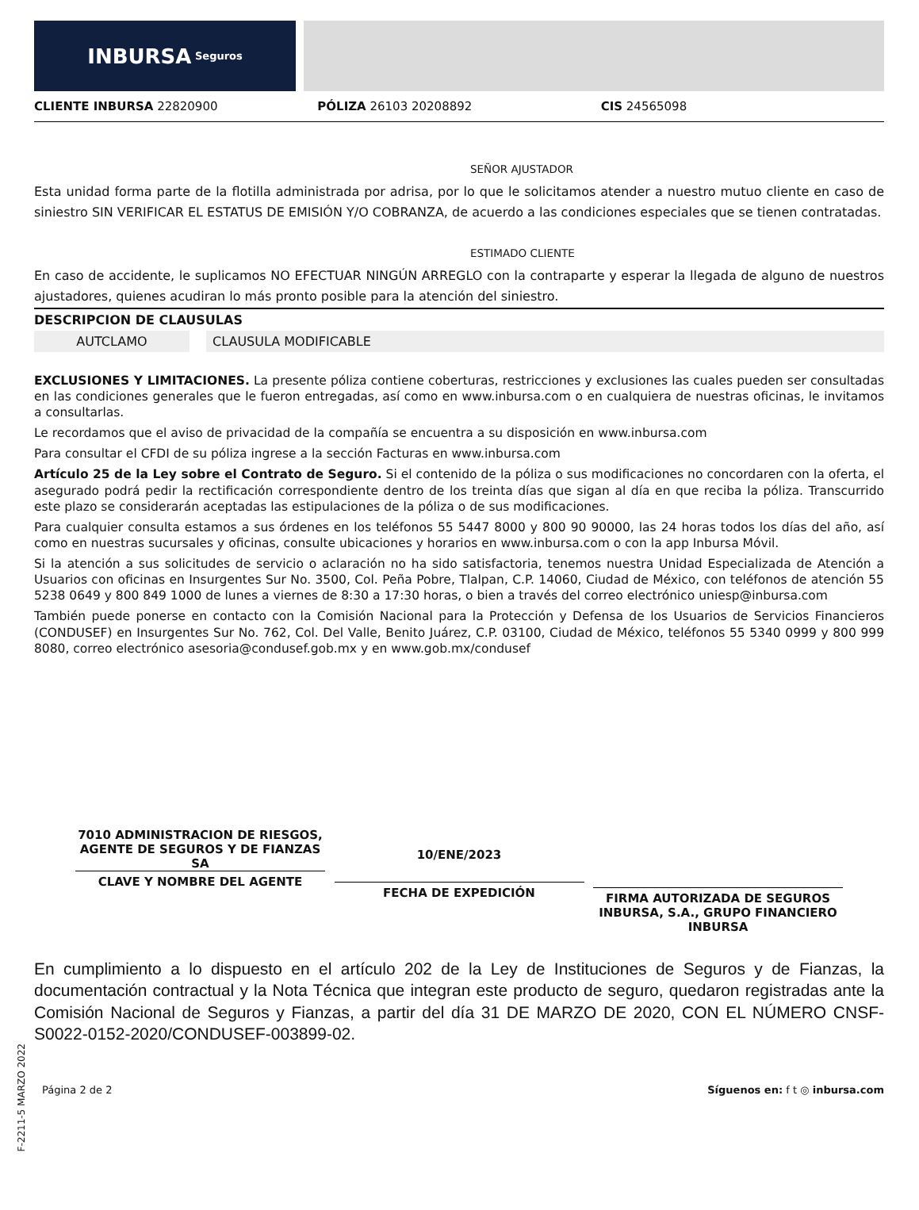INBURSA Seguros
CLIENTE INBURSA 22820900 PÓLIZA 26103 20208892 CIS 24565098
SEÑOR AJUSTADOR
Esta unidad forma parte de la flotilla administrada por adrisa, por lo que le solicitamos atender a nuestro mutuo cliente en caso de siniestro SIN VERIFICAR EL ESTATUS DE EMISIÓN Y/O COBRANZA, de acuerdo a las condiciones especiales que se tienen contratadas.
ESTIMADO CLIENTE
En caso de accidente, le suplicamos NO EFECTUAR NINGÚN ARREGLO con la contraparte y esperar la llegada de alguno de nuestros ajustadores, quienes acudiran lo más pronto posible para la atención del siniestro.
DESCRIPCION DE CLAUSULAS
| AUTCLAMO | | CLAUSULA MODIFICABLE |
EXCLUSIONES Y LIMITACIONES. La presente póliza contiene coberturas, restricciones y exclusiones las cuales pueden ser consultadas en las condiciones generales que le fueron entregadas, así como en www.inbursa.com o en cualquiera de nuestras oficinas, le invitamos a consultarlas.
Le recordamos que el aviso de privacidad de la compañía se encuentra a su disposición en www.inbursa.com
Para consultar el CFDI de su póliza ingrese a la sección Facturas en www.inbursa.com
Artículo 25 de la Ley sobre el Contrato de Seguro. Si el contenido de la póliza o sus modificaciones no concordaren con la oferta, el asegurado podrá pedir la rectificación correspondiente dentro de los treinta días que sigan al día en que reciba la póliza. Transcurrido este plazo se considerarán aceptadas las estipulaciones de la póliza o de sus modificaciones.
Para cualquier consulta estamos a sus órdenes en los teléfonos 55 5447 8000 y 800 90 90000, las 24 horas todos los días del año, así como en nuestras sucursales y oficinas, consulte ubicaciones y horarios en www.inbursa.com o con la app Inbursa Móvil.
Si la atención a sus solicitudes de servicio o aclaración no ha sido satisfactoria, tenemos nuestra Unidad Especializada de Atención a Usuarios con oficinas en Insurgentes Sur No. 3500, Col. Peña Pobre, Tlalpan, C.P. 14060, Ciudad de México, con teléfonos de atención 55 5238 0649 y 800 849 1000 de lunes a viernes de 8:30 a 17:30 horas, o bien a través del correo electrónico uniesp@inbursa.com
También puede ponerse en contacto con la Comisión Nacional para la Protección y Defensa de los Usuarios de Servicios Financieros (CONDUSEF) en Insurgentes Sur No. 762, Col. Del Valle, Benito Juárez, C.P. 03100, Ciudad de México, teléfonos 55 5340 0999 y 800 999 8080, correo electrónico asesoria@condusef.gob.mx y en www.gob.mx/condusef
7010 ADMINISTRACION DE RIESGOS, AGENTE DE SEGUROS Y DE FIANZAS SA
CLAVE Y NOMBRE DEL AGENTE
10/ENE/2023
FECHA DE EXPEDICIÓN
FIRMA AUTORIZADA DE SEGUROS INBURSA, S.A., GRUPO FINANCIERO INBURSA
En cumplimiento a lo dispuesto en el artículo 202 de la Ley de Instituciones de Seguros y de Fianzas, la documentación contractual y la Nota Técnica que integran este producto de seguro, quedaron registradas ante la Comisión Nacional de Seguros y Fianzas, a partir del día 31 DE MARZO DE 2020, CON EL NÚMERO CNSF-S0022-0152-2020/CONDUSEF-003899-02.
Página 2 de 2 Síguenos en: f t ◎ inbursa.com
F-2211-5 MARZO 2022